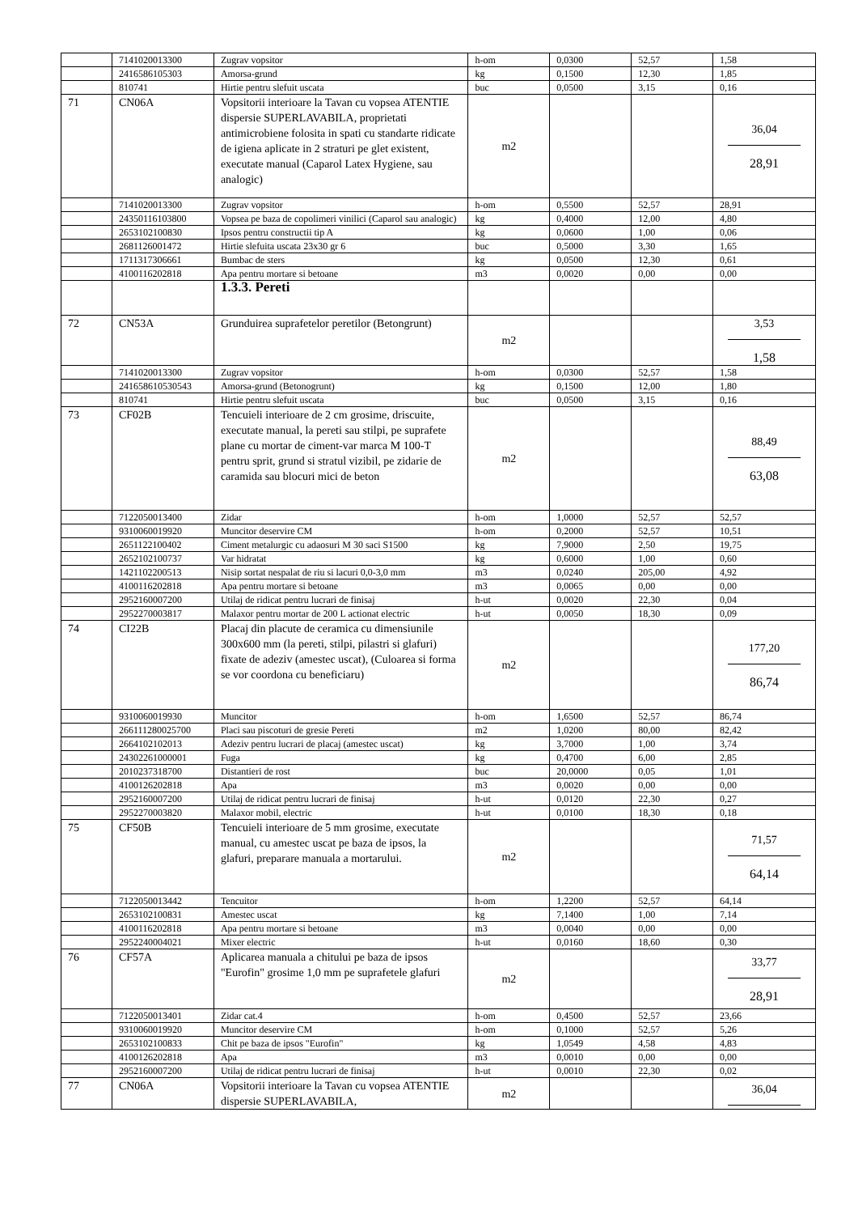| | 7141020013300 | Zugrav vopsitor | h-om | 0,0300 | 52,57 | 1,58 |
| | 2416586105303 | Amorsa-grund | kg | 0,1500 | 12,30 | 1,85 |
| | 810741 | Hirtie pentru slefuit uscata | buc | 0,0500 | 3,15 | 0,16 |
| 71 | CN06A | Vopsitorii interioare la Tavan cu vopsea ATENTIE dispersie SUPERLAVABILA, proprietati antimicrobiene folosita in spati cu standarte ridicate de igiena aplicate in 2 straturi pe glet existent, executate manual (Caparol Latex Hygiene, sau analogic) | m2 | | | 36,04 28,91 |
| | 7141020013300 | Zugrav vopsitor | h-om | 0,5500 | 52,57 | 28,91 |
| | 24350116103800 | Vopsea pe baza de copolimeri vinilici (Caparol sau analogic) | kg | 0,4000 | 12,00 | 4,80 |
| | 2653102100830 | Ipsos pentru constructii tip A | kg | 0,0600 | 1,00 | 0,06 |
| | 2681126001472 | Hirtie slefuita uscata 23x30 gr 6 | buc | 0,5000 | 3,30 | 1,65 |
| | 1711317306661 | Bumbac de sters | kg | 0,0500 | 12,30 | 0,61 |
| | 4100116202818 | Apa pentru mortare si betoane | m3 | 0,0020 | 0,00 | 0,00 |
| | | 1.3.3. Pereti | | | | |
| 72 | CN53A | Grunduirea suprafetelor peretilor (Betongrunt) | m2 | | | 3,53 1,58 |
| | 7141020013300 | Zugrav vopsitor | h-om | 0,0300 | 52,57 | 1,58 |
| | 241658610530543 | Amorsa-grund (Betonogrunt) | kg | 0,1500 | 12,00 | 1,80 |
| | 810741 | Hirtie pentru slefuit uscata | buc | 0,0500 | 3,15 | 0,16 |
| 73 | CF02B | Tencuieli interioare de 2 cm grosime, driscuite, executate manual, la pereti sau stilpi, pe suprafete plane cu mortar de ciment-var marca M 100-T pentru sprit, grund si stratul vizibil, pe zidarie de caramida sau blocuri mici de beton | m2 | | | 88,49 63,08 |
| | 7122050013400 | Zidar | h-om | 1,0000 | 52,57 | 52,57 |
| | 9310060019920 | Muncitor deservire CM | h-om | 0,2000 | 52,57 | 10,51 |
| | 2651122100402 | Ciment metalurgic cu adaosuri M 30 saci S1500 | kg | 7,9000 | 2,50 | 19,75 |
| | 2652102100737 | Var hidratat | kg | 0,6000 | 1,00 | 0,60 |
| | 1421102200513 | Nisip sortat nespalat de riu si lacuri 0,0-3,0 mm | m3 | 0,0240 | 205,00 | 4,92 |
| | 4100116202818 | Apa pentru mortare si betoane | m3 | 0,0065 | 0,00 | 0,00 |
| | 2952160007200 | Utilaj de ridicat pentru lucrari de finisaj | h-ut | 0,0020 | 22,30 | 0,04 |
| | 2952270003817 | Malaxor pentru mortar de 200 L actionat electric | h-ut | 0,0050 | 18,30 | 0,09 |
| 74 | CI22B | Placaj din placute de ceramica cu dimensiunile 300x600 mm (la pereti, stilpi, pilastri si glafuri) fixate de adeziv (amestec uscat), (Culoarea si forma se vor coordona cu beneficiaru) | m2 | | | 177,20 86,74 |
| | 9310060019930 | Muncitor | h-om | 1,6500 | 52,57 | 86,74 |
| | 266111280025700 | Placi sau piscoturi de gresie Pereti | m2 | 1,0200 | 80,00 | 82,42 |
| | 2664102102013 | Adeziv pentru lucrari de placaj (amestec uscat) | kg | 3,7000 | 1,00 | 3,74 |
| | 24302261000001 | Fuga | kg | 0,4700 | 6,00 | 2,85 |
| | 2010237318700 | Distantieri de rost | buc | 20,0000 | 0,05 | 1,01 |
| | 4100126202818 | Apa | m3 | 0,0020 | 0,00 | 0,00 |
| | 2952160007200 | Utilaj de ridicat pentru lucrari de finisaj | h-ut | 0,0120 | 22,30 | 0,27 |
| | 2952270003820 | Malaxor mobil, electric | h-ut | 0,0100 | 18,30 | 0,18 |
| 75 | CF50B | Tencuieli interioare de 5 mm grosime, executate manual, cu amestec uscat pe baza de ipsos, la glafuri, preparare manuala a mortarului. | m2 | | | 71,57 64,14 |
| | 7122050013442 | Tencuitor | h-om | 1,2200 | 52,57 | 64,14 |
| | 2653102100831 | Amestec uscat | kg | 7,1400 | 1,00 | 7,14 |
| | 4100116202818 | Apa pentru mortare si betoane | m3 | 0,0040 | 0,00 | 0,00 |
| | 2952240004021 | Mixer electric | h-ut | 0,0160 | 18,60 | 0,30 |
| 76 | CF57A | Aplicarea manuala a chitului pe baza de ipsos "Eurofin" grosime 1,0 mm pe suprafetele glafuri | m2 | | | 33,77 28,91 |
| | 7122050013401 | Zidar cat.4 | h-om | 0,4500 | 52,57 | 23,66 |
| | 9310060019920 | Muncitor deservire CM | h-om | 0,1000 | 52,57 | 5,26 |
| | 2653102100833 | Chit pe baza de ipsos "Eurofin" | kg | 1,0549 | 4,58 | 4,83 |
| | 4100126202818 | Apa | m3 | 0,0010 | 0,00 | 0,00 |
| | 2952160007200 | Utilaj de ridicat pentru lucrari de finisaj | h-ut | 0,0010 | 22,30 | 0,02 |
| 77 | CN06A | Vopsitorii interioare la Tavan cu vopsea ATENTIE dispersie SUPERLAVABILA, | m2 | | | 36,04 |